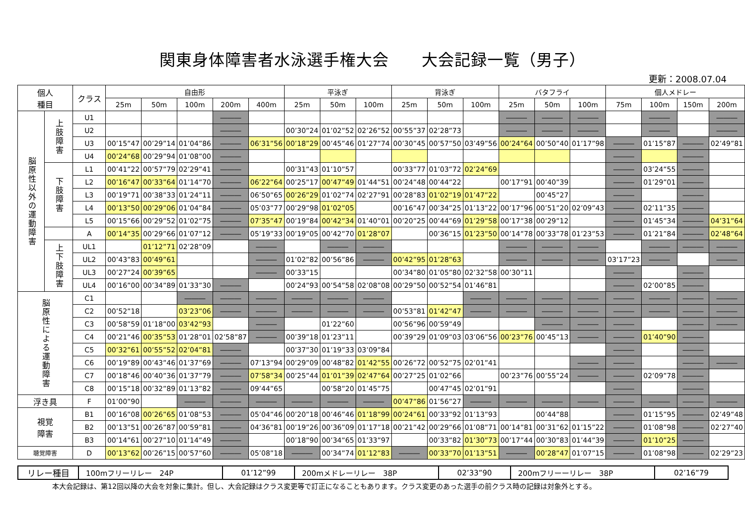関東身体障害者水泳選手権大会　　大会記録一覧（男子）
更新：2008.07.04
| 個人 種目 | | クラス | 自由形 | | | | | 平泳ぎ | | | 背泳ぎ | | | バタフライ | | | 個人メドレー | | | |
| --- | --- | --- | --- | --- | --- | --- | --- | --- | --- | --- | --- | --- | --- | --- | --- | --- | --- | --- | --- | --- |
| | | | 25m | 50m | 100m | 200m | 400m | 25m | 50m | 100m | 25m | 50m | 100m | 25m | 50m | 100m | 75m | 100m | 150m | 200m |
| 脳原性以外の運動障害 | 上肢障害 | U1 | | | | ――― | | | | | | | | ――― | ――― | ――― | | ――― | | ――― |
| | | U2 | | | | ――― | | 00’30”24 | 01’02”52 | 02’26”52 | 00’55”37 | 02’28”73 | | ――― | ――― | ――― | | ――― | | ――― |
| | | U3 | 00’15”47 | 00’29”14 | 01’04”86 | ――― | 06’31”56 | 00’18”29 | 00’45”46 | 01’27”74 | 00’30”45 | 00’57”50 | 03’49”56 | 00’24”64 | 00’50”40 | 01’17”98 | ――― | 01’15”87 | ――― | 02’49”81 |
| | | U4 | 00’24”68 | 00’29”94 | 01’08”00 | ――― | | | | | | | | | | | ――― | | ――― | |
| | 下肢障害 | L1 | 00’41”22 | 00’57”79 | 02’29”41 | ――― | | 00’31”43 | 01’10”57 | | 00’33”77 | 01’03”72 | 02’24”69 | | | | ――― | 03’24”55 | ――― | |
| | | L2 | 00’16”47 | 00’33”64 | 01’14”70 | ――― | 06’22”64 | 00’25”17 | 00’47”49 | 01’44”51 | 00’24”48 | 00’44”22 | | 00’17”91 | 00’40”39 | | ――― | 01’29”01 | ――― | |
| | | L3 | 00’19”71 | 00’38”33 | 01’24”11 | ――― | 06’50”65 | 00’26”29 | 01’02”74 | 02’27”91 | 00’28”83 | 01’02”19 | 01’47”22 | | 00’45”27 | | ――― | | ――― | |
| | | L4 | 00’13”50 | 00’29”06 | 01’04”84 | ――― | 05’03”77 | 00’29”98 | 01’02”05 | | 00’16”47 | 00’34”25 | 01’13”22 | 00’17”96 | 00’51”20 | 02’09”43 | ――― | 02’11”35 | ――― | |
| | | L5 | 00’15”66 | 00’29”52 | 01’02”75 | ――― | 07’35”47 | 00’19”84 | 00’42”34 | 01’40”01 | 00’20”25 | 00’44”69 | 01’29”58 | 00’17”38 | 00’29”12 | | ――― | 01’45”34 | ――― | 04’31”64 |
| | | A | 00’14”35 | 00’29”66 | 01’07”12 | ――― | 05’19”33 | 00’19”05 | 00’42”70 | 01’28”07 | | 00’36”15 | 01’23”50 | 00’14”78 | 00’33”78 | 01’23”53 | ――― | 01’21”84 | ――― | 02’48”64 |
| | 上下肢障害 | UL1 | | 01’12”71 | 02’28”09 | | ――― | | ――― | ――― | | | | ――― | ――― | ――― | | ――― | ――― | ――― |
| | | UL2 | 00’43”83 | 00’49”61 | | | ――― | 01’02”82 | 00’56”86 | ――― | 00’42”95 | 01’28”63 | | ――― | ――― | ――― | 03’17”23 | ――― | | ――― |
| | | UL3 | 00’27”24 | 00’39”65 | | | ――― | 00’33”15 | | | 00’34”80 | 01’05”80 | 02’32”58 | 00’30”11 | | | ――― | | ――― | |
| | | UL4 | 00’16”00 | 00’34”89 | 01’33”30 | ――― | | 00’24”93 | 00’54”58 | 02’08”08 | 00’29”50 | 00’52”54 | 01’46”81 | | | | ――― | 02’00”85 | ――― | |
| 脳原性による運動障害 | | C1 | | | ――― | ――― | ――― | ――― | ――― | ――― | | | ――― | ――― | ――― | ――― | ――― | ――― | ――― | ――― |
| | | C2 | 00’52”18 | | 03’23”06 | ――― | ――― | ――― | ――― | ――― | 00’53”81 | 01’42”47 | ――― | ――― | ――― | ――― | ――― | ――― | ――― | ――― |
| | | C3 | 00’58”59 | 01’18”00 | 03’42”93 | | ――― | | 01’22”60 | | 00’56”96 | 00’59”49 | | | ――― | ――― | ――― | | ――― | ――― |
| | | C4 | 00’21”46 | 00’35”53 | 01’28”01 | 02’58”87 | ――― | 00’39”18 | 01’23”11 | | 00’39”29 | 01’09”03 | 03’06”56 | 00’23”76 | 00’45”13 | ――― | ――― | 01’40”90 | ――― | |
| | | C5 | 00’32”61 | 00’55”52 | 02’04”81 | ――― | | 00’37”30 | 01’19”33 | 03’09”84 | | | | | | | ――― | | ――― | |
| | | C6 | 00’19”89 | 00’43”46 | 01’37”69 | ――― | 07’13”94 | 00’29”09 | 00’48”82 | 01’42”55 | 00’26”72 | 00’52”75 | 02’01”41 | | | ――― | ――― | | ――― | ――― |
| | | C7 | 00’18”46 | 00’40”36 | 01’37”79 | ――― | 07’58”34 | 00’25”44 | 01’01”39 | 02’47”64 | 00’27”25 | 01’02”66 | | 00’23”76 | 00’55”24 | ――― | ――― | 02’09”78 | ――― | |
| | | C8 | 00’15”18 | 00’32”89 | 01’13”82 | ――― | 09’44”65 | | 00’58”20 | 01’45”75 | | 00’47”45 | 02’01”91 | | | | ――― | | ――― | |
| 浮き具 | | F | 01’00”90 | | ――― | ――― | ――― | ――― | ――― | ――― | 00’47”86 | 01’56”27 | ――― | ――― | ――― | ――― | ――― | ――― | ――― | ――― |
| 視覚 障害 | | B1 | 00’16”08 | 00’26”65 | 01’08”53 | ――― | 05’04”46 | 00’20”18 | 00’46”46 | 01’18”99 | 00’24”61 | 00’33”92 | 01’13”93 | | 00’44”88 | | ――― | 01’15”95 | ――― | 02’49”48 |
| | | B2 | 00’13”51 | 00’26”87 | 00’59”81 | ――― | 04’36”81 | 00’19”26 | 00’36”09 | 01’17”18 | 00’21”42 | 00’29”66 | 01’08”71 | 00’14”81 | 00’31”62 | 01’15”22 | ――― | 01’08”98 | ――― | 02’27”40 |
| | | B3 | 00’14”61 | 00’27”10 | 01’14”49 | ――― | | 00’18”90 | 00’34”65 | 01’33”97 | | 00’33”82 | 01’30”73 | 00’17”44 | 00’30”83 | 01’44”39 | ――― | 01’10”25 | ――― | |
| 聴覚障害 | | D | 00’13”62 | 00’26”15 | 00’57”60 | ――― | 05’08”18 | ――― | 00’34”74 | 01’12”83 | ――― | 00’33”70 | 01’13”51 | ――― | 00’28”47 | 01’07”15 | ――― | 01’08”98 | ――― | 02’29”23 |
| リレー種目 | 100mフリーリレー 24P | 01’12”99 | 200mメドレーリレー 38P | 02’33”90 | 200mフリーーリレー 38P | 02’16”79 |
本大会記録は、第12回以降の大会を対象に集計。但し、大会記録はクラス変更等で訂正になることもあります。クラス変更のあった選手の前クラス時の記録は対象外とする。